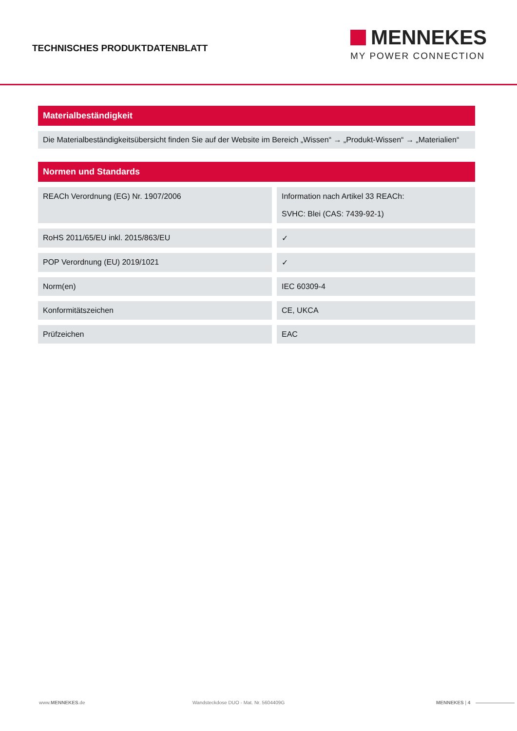TECHNISCHES PRODUKTDATENBLATT
MENNEKES
MY POWER CONNECTION
Materialbeständigkeit
Die Materialbeständigkeitsübersicht finden Sie auf der Website im Bereich „Wissen“ → „Produkt-Wissen“ → „Materialien“
Normen und Standards
| REACh Verordnung (EG) Nr. 1907/2006 | | Information nach Artikel 33 REACh: SVHC: Blei (CAS: 7439-92-1) |
| RoHS 2011/65/EU inkl. 2015/863/EU | | ✓ |
| POP Verordnung (EU) 2019/1021 | | ✓ |
| Norm(en) | | IEC 60309-4 |
| Konformitätszeichen | | CE, UKCA |
| Prüfzeichen | | EAC |
www.MENNEKES.de Wandsteckdose DUO - Mat. Nr. 5604409G MENNEKES | 4